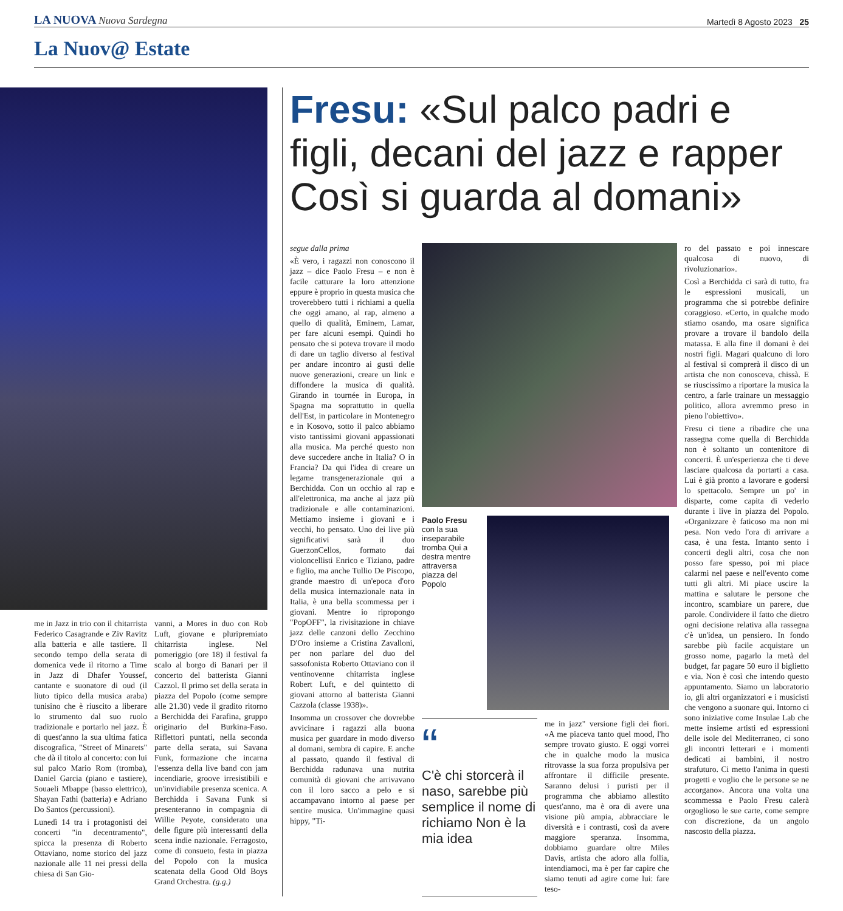LA NUOVA Nuova Sardegna
Martedì 8 Agosto 2023 25
La Nuov@ Estate
me in Jazz in trio con il chitarrista Federico Casagrande e Ziv Ravitz alla batteria e alle tastiere. Il secondo tempo della serata di domenica vede il ritorno a Time in Jazz di Dhafer Youssef, cantante e suonatore di oud (il liuto tipico della musica araba) tunisino che è riuscito a liberare lo strumento dal suo ruolo tradizionale e portarlo nel jazz. È di quest'anno la sua ultima fatica discografica, "Street of Minarets" che dà il titolo al concerto: con lui sul palco Mario Rom (tromba), Daniel Garcia (piano e tastiere), Souaeli Mbappe (basso elettrico), Shayan Fathi (batteria) e Adriano Do Santos (percussioni).
Lunedì 14 tra i protagonisti dei concerti "in decentramento", spicca la presenza di Roberto Ottaviano, nome storico del jazz nazionale alle 11 nei pressi della chiesa di San Gio-
vanni, a Mores in duo con Rob Luft, giovane e pluripremiato chitarrista inglese. Nel pomeriggio (ore 18) il festival fa scalo al borgo di Banari per il concerto del batterista Gianni Cazzol. Il primo set della serata in piazza del Popolo (come sempre alle 21.30) vede il gradito ritorno a Berchidda dei Farafina, gruppo originario del Burkina-Faso. Riflettori puntati, nella seconda parte della serata, sui Savana Funk, formazione che incarna l'essenza della live band con jam incendiarie, groove irresistibili e un'invidiabile presenza scenica. A Berchidda i Savana Funk si presenteranno in compagnia di Willie Peyote, considerato una delle figure più interessanti della scena indie nazionale. Ferragosto, come di consueto, festa in piazza del Popolo con la musica scatenata della Good Old Boys Grand Orchestra. (g.g.)
Fresu: «Sul palco padri e figli, decani del jazz e rapper Così si guarda al domani»
segue dalla prima
«È vero, i ragazzi non conoscono il jazz – dice Paolo Fresu – e non è facile catturare la loro attenzione eppure è proprio in questa musica che troverebbero tutti i richiami a quella che oggi amano, al rap, almeno a quello di qualità, Eminem, Lamar, per fare alcuni esempi. Quindi ho pensato che si poteva trovare il modo di dare un taglio diverso al festival per andare incontro ai gusti delle nuove generazioni, creare un link e diffondere la musica di qualità. Girando in tournée in Europa, in Spagna ma soprattutto in quella dell'Est, in particolare in Montenegro e in Kosovo, sotto il palco abbiamo visto tantissimi giovani appassionati alla musica. Ma perché questo non deve succedere anche in Italia? O in Francia? Da qui l'idea di creare un legame transgenerazionale qui a Berchidda. Con un occhio al rap e all'elettronica, ma anche al jazz più tradizionale e alle contaminazioni. Mettiamo insieme i giovani e i vecchi, ho pensato. Uno dei live più significativi sarà il duo GuerzonCellos, formato dai violoncellisti Enrico e Tiziano, padre e figlio, ma anche Tullio De Piscopo, grande maestro di un'epoca d'oro della musica internazionale nata in Italia, è una bella scommessa per i giovani. Mentre io ripropongo "PopOFF", la rivisitazione in chiave jazz delle canzoni dello Zecchino D'Oro insieme a Cristina Zavalloni, per non parlare del duo del sassofonista Roberto Ottaviano con il ventinovenne chitarrista inglese Robert Luft, e del quintetto di giovani attorno al batterista Gianni Cazzola (classe 1938)».
Insomma un crossover che dovrebbe avvicinare i ragazzi alla buona musica per guardare in modo diverso al domani, sembra di capire. E anche al passato, quando il festival di Berchidda radunava una nutrita comunità di giovani che arrivavano con il loro sacco a pelo e si accampavano intorno al paese per sentire musica. Un'immagine quasi hippy, "Ti-
Paolo Fresu con la sua inseparabile tromba Qui a destra mentre attraversa piazza del Popolo
“
C'è chi storcerà il naso, sarebbe più semplice il nome di richiamo Non è la mia idea
me in jazz" versione figli dei fiori. «A me piaceva tanto quel mood, l'ho sempre trovato giusto. E oggi vorrei che in qualche modo la musica ritrovasse la sua forza propulsiva per affrontare il difficile presente. Saranno delusi i puristi per il programma che abbiamo allestito quest'anno, ma è ora di avere una visione più ampia, abbracciare le diversità e i contrasti, così da avere maggiore speranza. Insomma, dobbiamo guardare oltre Miles Davis, artista che adoro alla follia, intendiamoci, ma è per far capire che siamo tenuti ad agire come lui: fare teso-
ro del passato e poi innescare qualcosa di nuovo, di rivoluzionario».
Così a Berchidda ci sarà di tutto, fra le espressioni musicali, un programma che si potrebbe definire coraggioso. «Certo, in qualche modo stiamo osando, ma osare significa provare a trovare il bandolo della matassa. E alla fine il domani è dei nostri figli. Magari qualcuno di loro al festival si comprerà il disco di un artista che non conosceva, chissà. E se riuscissimo a riportare la musica la centro, a farle trainare un messaggio politico, allora avremmo preso in pieno l'obiettivo».
Fresu ci tiene a ribadire che una rassegna come quella di Berchidda non è soltanto un contenitore di concerti. È un'esperienza che ti deve lasciare qualcosa da portarti a casa. Lui è già pronto a lavorare e godersi lo spettacolo. Sempre un po' in disparte, come capita di vederlo durante i live in piazza del Popolo. «Organizzare è faticoso ma non mi pesa. Non vedo l'ora di arrivare a casa, è una festa. Intanto sento i concerti degli altri, cosa che non posso fare spesso, poi mi piace calarmi nel paese e nell'evento come tutti gli altri. Mi piace uscire la mattina e salutare le persone che incontro, scambiare un parere, due parole. Condividere il fatto che dietro ogni decisione relativa alla rassegna c'è un'idea, un pensiero. In fondo sarebbe più facile acquistare un grosso nome, pagarlo la metà del budget, far pagare 50 euro il biglietto e via. Non è così che intendo questo appuntamento. Siamo un laboratorio io, gli altri organizzatori e i musicisti che vengono a suonare qui. Intorno ci sono iniziative come Insulae Lab che mette insieme artisti ed espressioni delle isole del Mediterraneo, ci sono gli incontri letterari e i momenti dedicati ai bambini, il nostro strafuturo. Ci metto l'anima in questi progetti e voglio che le persone se ne accorgano». Ancora una volta una scommessa e Paolo Fresu calerà orgoglioso le sue carte, come sempre con discrezione, da un angolo nascosto della piazza.